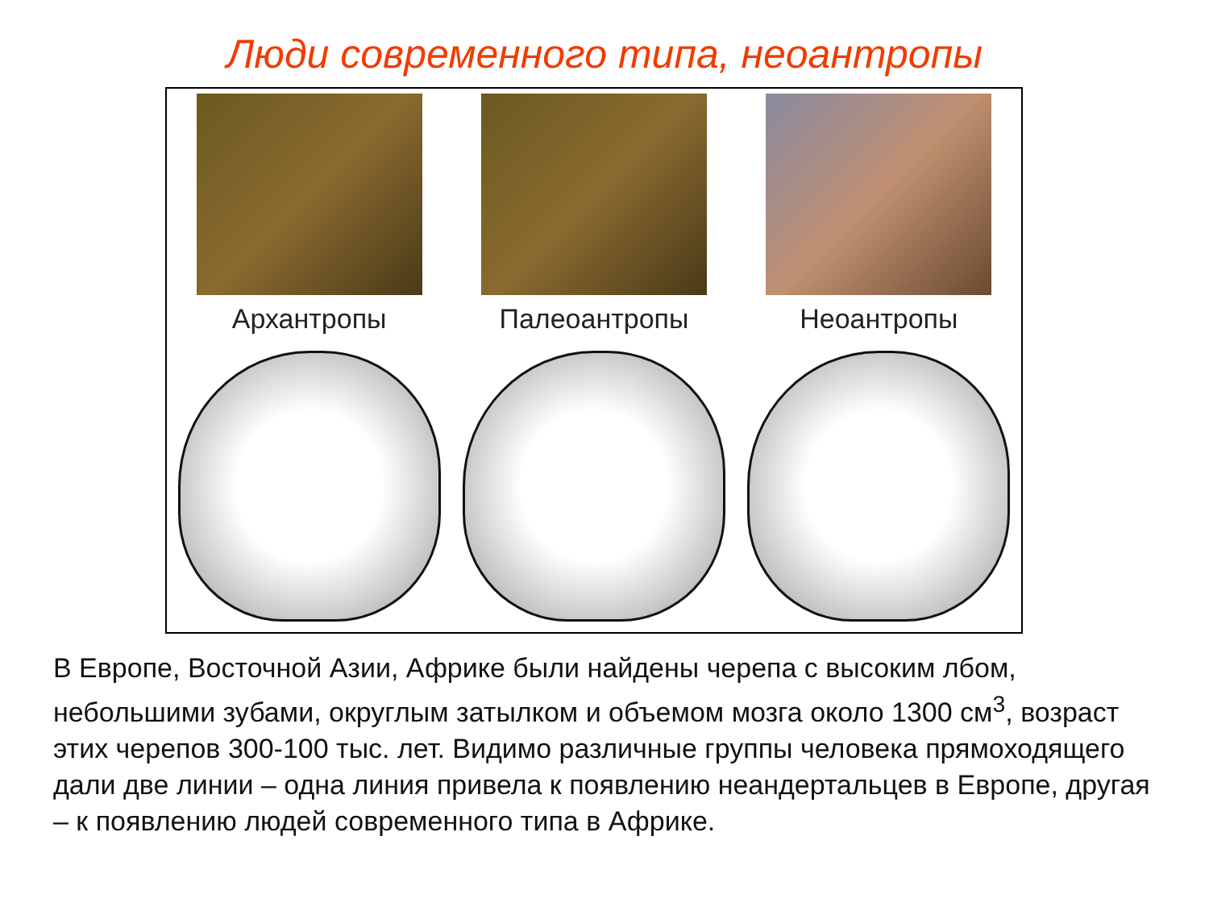Люди современного типа, неоантропы
Архантропы
Палеоантропы
Неоантропы
В Европе, Восточной Азии, Африке были найдены черепа с высоким лбом, небольшими зубами, округлым затылком и объемом мозга около 1300 см<sup>3</sup>, возраст этих черепов 300-100 тыс. лет. Видимо различные группы человека прямоходящего дали две линии – одна линия привела к появлению неандертальцев в Европе, другая – к появлению людей современного типа в Африке.